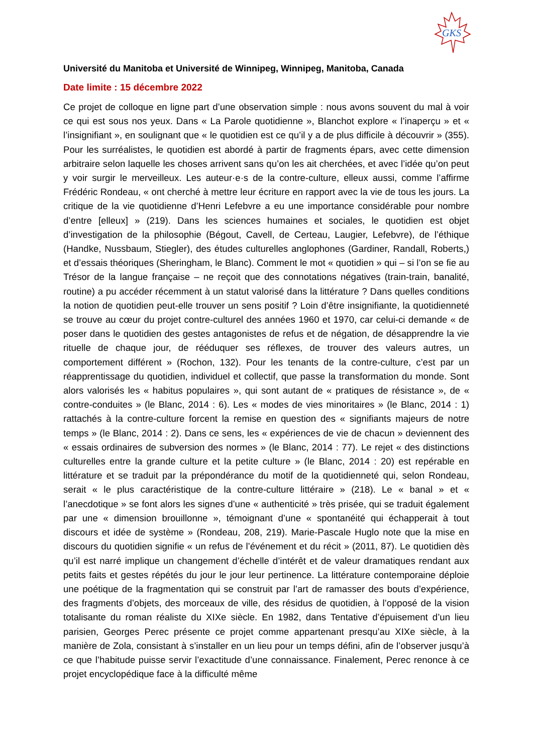GKS
Université du Manitoba et Université de Winnipeg, Winnipeg, Manitoba, Canada
Date limite : 15 décembre 2022
Ce projet de colloque en ligne part d’une observation simple : nous avons souvent du mal à voir ce qui est sous nos yeux. Dans « La Parole quotidienne », Blanchot explore « l’inaperçu » et « l’insignifiant », en soulignant que « le quotidien est ce qu’il y a de plus difficile à découvrir » (355). Pour les surréalistes, le quotidien est abordé à partir de fragments épars, avec cette dimension arbitraire selon laquelle les choses arrivent sans qu’on les ait cherchées, et avec l’idée qu’on peut y voir surgir le merveilleux. Les auteur·e·s de la contre-culture, elleux aussi, comme l’affirme Frédéric Rondeau, « ont cherché à mettre leur écriture en rapport avec la vie de tous les jours. La critique de la vie quotidienne d’Henri Lefebvre a eu une importance considérable pour nombre d’entre [elleux] » (219). Dans les sciences humaines et sociales, le quotidien est objet d’investigation de la philosophie (Bégout, Cavell, de Certeau, Laugier, Lefebvre), de l’éthique (Handke, Nussbaum, Stiegler), des études culturelles anglophones (Gardiner, Randall, Roberts,) et d’essais théoriques (Sheringham, le Blanc). Comment le mot « quotidien » qui – si l’on se fie au Trésor de la langue française – ne reçoit que des connotations négatives (train-train, banalité, routine) a pu accéder récemment à un statut valorisé dans la littérature ? Dans quelles conditions la notion de quotidien peut-elle trouver un sens positif ? Loin d’être insignifiante, la quotidienneté se trouve au cœur du projet contre-culturel des années 1960 et 1970, car celui-ci demande « de poser dans le quotidien des gestes antagonistes de refus et de négation, de désapprendre la vie rituelle de chaque jour, de rééduquer ses réflexes, de trouver des valeurs autres, un comportement différent » (Rochon, 132). Pour les tenants de la contre-culture, c’est par un réapprentissage du quotidien, individuel et collectif, que passe la transformation du monde. Sont alors valorisés les « habitus populaires », qui sont autant de « pratiques de résistance », de « contre-conduites » (le Blanc, 2014 : 6). Les « modes de vies minoritaires » (le Blanc, 2014 : 1) rattachés à la contre-culture forcent la remise en question des « signifiants majeurs de notre temps » (le Blanc, 2014 : 2). Dans ce sens, les « expériences de vie de chacun » deviennent des « essais ordinaires de subversion des normes » (le Blanc, 2014 : 77). Le rejet « des distinctions culturelles entre la grande culture et la petite culture » (le Blanc, 2014 : 20) est repérable en littérature et se traduit par la prépondérance du motif de la quotidienneté qui, selon Rondeau, serait « le plus caractéristique de la contre-culture littéraire » (218). Le « banal » et « l’anecdotique » se font alors les signes d’une « authenticité » très prisée, qui se traduit également par une « dimension brouillonne », témoignant d’une « spontanéité qui échapperait à tout discours et idée de système » (Rondeau, 208, 219). Marie-Pascale Huglo note que la mise en discours du quotidien signifie « un refus de l’événement et du récit » (2011, 87). Le quotidien dès qu’il est narré implique un changement d’échelle d’intérêt et de valeur dramatiques rendant aux petits faits et gestes répétés du jour le jour leur pertinence. La littérature contemporaine déploie une poétique de la fragmentation qui se construit par l’art de ramasser des bouts d’expérience, des fragments d’objets, des morceaux de ville, des résidus de quotidien, à l’opposé de la vision totalisante du roman réaliste du XIXe siècle. En 1982, dans Tentative d’épuisement d’un lieu parisien, Georges Perec présente ce projet comme appartenant presqu’au XIXe siècle, à la manière de Zola, consistant à s’installer en un lieu pour un temps défini, afin de l’observer jusqu’à ce que l’habitude puisse servir l’exactitude d’une connaissance. Finalement, Perec renonce à ce projet encyclopédique face à la difficulté même